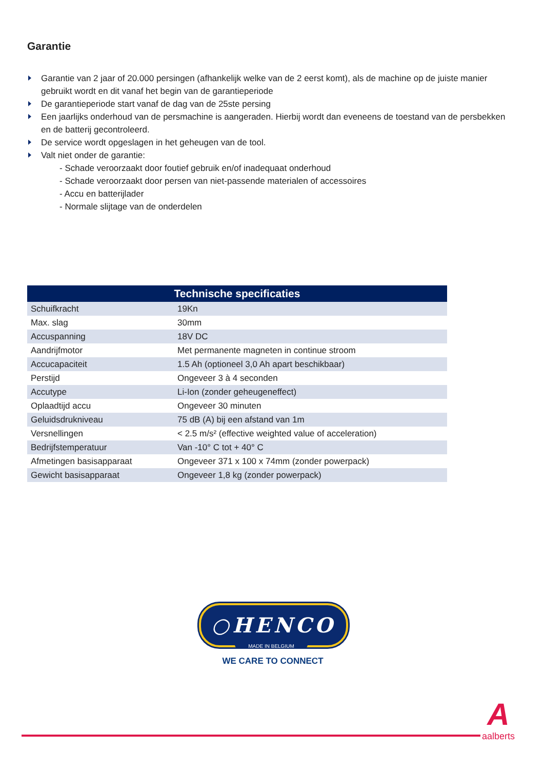Garantie
Garantie van 2 jaar of 20.000 persingen (afhankelijk welke van de 2 eerst komt), als de machine op de juiste manier gebruikt wordt en dit vanaf het begin van de garantieperiode
De garantieperiode start vanaf de dag van de 25ste persing
Een jaarlijks onderhoud van de persmachine is aangeraden. Hierbij wordt dan eveneens de toestand van de persbekken en de batterij gecontroleerd.
De service wordt opgeslagen in het geheugen van de tool.
Valt niet onder de garantie:
- Schade veroorzaakt door foutief gebruik en/of inadequaat onderhoud
- Schade veroorzaakt door persen van niet-passende materialen of accessoires
- Accu en batterijlader
- Normale slijtage van de onderdelen
| Technische specificaties | |
| --- | --- |
| Schuifkracht | 19Kn |
| Max. slag | 30mm |
| Accuspanning | 18V DC |
| Aandrijfmotor | Met permanente magneten in continue stroom |
| Accucapaciteit | 1.5 Ah (optioneel 3,0 Ah apart beschikbaar) |
| Perstijd | Ongeveer 3 à 4 seconden |
| Accutype | Li-Ion (zonder geheugeneffect) |
| Oplaadtijd accu | Ongeveer 30 minuten |
| Geluidsdrukniveau | 75 dB (A) bij een afstand van 1m |
| Versnellingen | < 2.5 m/s² (effective weighted value of acceleration) |
| Bedrijfstemperatuur | Van -10° C tot + 40° C |
| Afmetingen basisapparaat | Ongeveer 371 x 100 x 74mm (zonder powerpack) |
| Gewicht basisapparaat | Ongeveer 1,8 kg (zonder powerpack) |
○HENCO
MADE IN BELGIUM
WE CARE TO CONNECT
Aaalberts